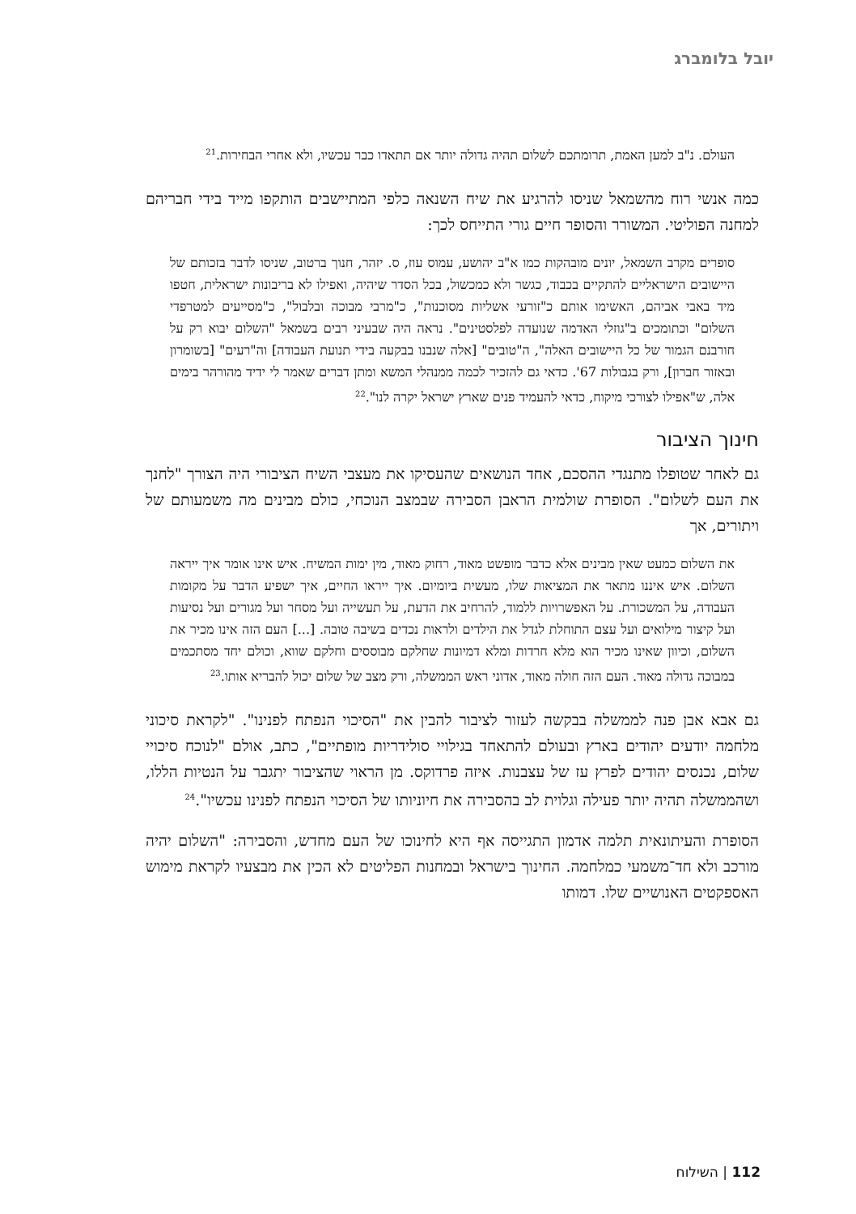יובל בלומברג
העולם. נ"ב למען האמת, תרומתכם לשלום תהיה גדולה יותר אם תתאדו כבר עכשיו, ולא אחרי הבחירות.<sup>21</sup>
כמה אנשי רוח מהשמאל שניסו להרגיע את שיח השנאה כלפי המתיישבים הותקפו מייד בידי חבריהם למחנה הפוליטי. המשורר והסופר חיים גורי התייחס לכך:
סופרים מקרב השמאל, יונים מובהקות כמו א"ב יהושע, עמוס עוז, ס. יזהר, חנוך ברטוב, שניסו לדבר בזכותם של היישובים הישראליים להתקיים בכבוד, כגשר ולא כמכשול, בכל הסדר שיהיה, ואפילו לא בריבונות ישראלית, חטפו מיד באבי אביהם, האשימו אותם כ"זורעי אשליות מסוכנות", כ"מרבי מבוכה ובלבול", כ"מסייעים למטרפדי השלום" וכתומכים ב"גוזלי האדמה שנועדה לפלסטינים". נראה היה שבעיני רבים בשמאל "השלום יבוא רק על חורבנם הגמור של כל היישובים האלה", ה"טובים" [אלה שנבנו בבקעה בידי תנועת העבודה] וה"רעים" [בשומרון ובאזור חברון], ורק בגבולות 67'. כדאי גם להזכיר לכמה ממנהלי המשא ומתן דברים שאמר לי ידיד מהורהר בימים אלה, ש"אפילו לצורכי מיקוח, כדאי להעמיד פנים שארץ ישראל יקרה לנו".<sup>22</sup>
חינוך הציבור
גם לאחר שטופלו מתנגדי ההסכם, אחד הנושאים שהעסיקו את מעצבי השיח הציבורי היה הצורך "לחנך את העם לשלום". הסופרת שולמית הראבן הסבירה שבמצב הנוכחי, כולם מבינים מה משמעותם של ויתורים, אך
את השלום כמעט שאין מבינים אלא כדבר מופשט מאוד, רחוק מאוד, מין ימות המשיח. איש אינו אומר איך ייראה השלום. איש איננו מתאר את המציאות שלו, מעשית ביומיום. איך ייראו החיים, איך ישפיע הדבר על מקומות העבודה, על המשכורת. על האפשרויות ללמוד, להרחיב את הדעת, על תעשייה ועל מסחר ועל מגורים ועל נסיעות ועל קיצור מילואים ועל עצם התוחלת לגדל את הילדים ולראות נכדים בשיבה טובה. [...] העם הזה אינו מכיר את השלום, וכיוון שאינו מכיר הוא מלא חרדות ומלא דמיונות שחלקם מבוססים וחלקם שווא, וכולם יחד מסתכמים במבוכה גדולה מאוד. העם הזה חולה מאוד, אדוני ראש הממשלה, ורק מצב של שלום יכול להבריא אותו.<sup>23</sup>
גם אבא אבן פנה לממשלה בבקשה לעזור לציבור להבין את "הסיכוי הנפתח לפנינו". "לקראת סיכוני מלחמה יודעים יהודים בארץ ובעולם להתאחד בגילויי סולידריות מופתיים", כתב, אולם "לנוכח סיכויי שלום, נכנסים יהודים לפרץ עז של עצבנות. איזה פרדוקס. מן הראוי שהציבור יתגבר על הנטיות הללו, ושהממשלה תהיה יותר פעילה וגלוית לב בהסבירה את חיוניותו של הסיכוי הנפתח לפנינו עכשיו".<sup>24</sup>
הסופרת והעיתונאית תלמה אדמון התגייסה אף היא לחינוכו של העם מחדש, והסבירה: "השלום יהיה מורכב ולא חד־משמעי כמלחמה. החינוך בישראל ובמחנות הפליטים לא הכין את מבצעיו לקראת מימוש האספקטים האנושיים שלו. דמותו
112 | השילוח